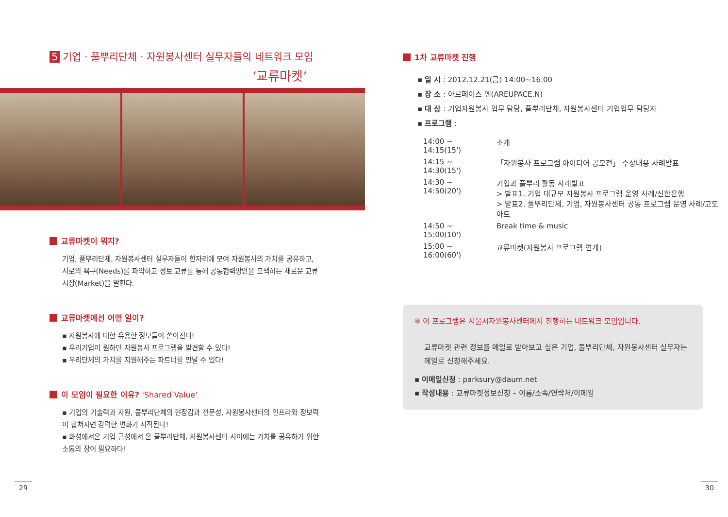5 기업 · 풀뿌리단체 · 자원봉사센터 실무자들의 네트워크 모임
‘교류마켓’
교류마켓이 뭐지?
기업, 풀뿌리단체, 자원봉사센터 실무자들이 한자리에 모여 자원봉사의 가치를 공유하고, 서로의 욕구(Needs)를 파악하고 정보 교류를 통해 공동협력방안을 모색하는 새로운 교류 시장(Market)을 말한다.
교류마켓에선 어떤 일이?
▪ 자원봉사에 대한 유용한 정보들이 쏟아진다!
▪ 우리기업이 원하던 자원봉사 프로그램을 발견할 수 있다!
▪ 우리단체의 가치를 지원해주는 파트너를 만날 수 있다!
이 모임이 필요한 이유? 'Shared Value'
▪ 기업의 기술력과 자원, 풀뿌리단체의 현장감과 전문성, 자원봉사센터의 인프라와 정보력이 합쳐지면 강력한 변화가 시작된다!
▪ 화성에서온 기업 금성에서 온 풀뿌리단체, 자원봉사센터 사이에는 가치를 공유하기 위한 소통의 장이 필요하다!
29
1차 교류마켓 진행
▪ 일 시 : 2012.12.21(금) 14:00~16:00
▪ 장 소 : 아르페이스 엔(AREUPACE.N)
▪ 대 상 : 기업자원봉사 업무 담당, 풀뿌리단체, 자원봉사센터 기업업무 담당자
▪ 프로그램 :
| 14:00 ~ 14:15(15') | 소개 |
| 14:15 ~ 14:30(15') | 「자원봉사 프로그램 아이디어 공모전」 수상내용 사례발표 |
| 14:30 ~ 14:50(20') | 기업과 풀뿌리 활동 사례발표 > 발표1. 기업 대규모 자원봉사 프로그램 운영 사례/신한은행 > 발표2. 풀뿌리단체, 기업, 자원봉사센터 공동 프로그램 운영 사례/고도아트 |
| 14:50 ~ 15:00(10') | Break time & music |
| 15:00 ~ 16:00(60') | 교류마켓(자원봉사 프로그램 연계) |
※ 이 프로그램은 서울시자원봉사센터에서 진행하는 네트워크 모임입니다.
교류마켓 관련 정보를 메일로 받아보고 싶은 기업, 풀뿌리단체, 자원봉사센터 실무자는 메일로 신청해주세요.
▪ 이메일신청 : parksury@daum.net
▪ 작성내용 : 교류마켓정보신청 – 이름/소속/연락처/이메일
30